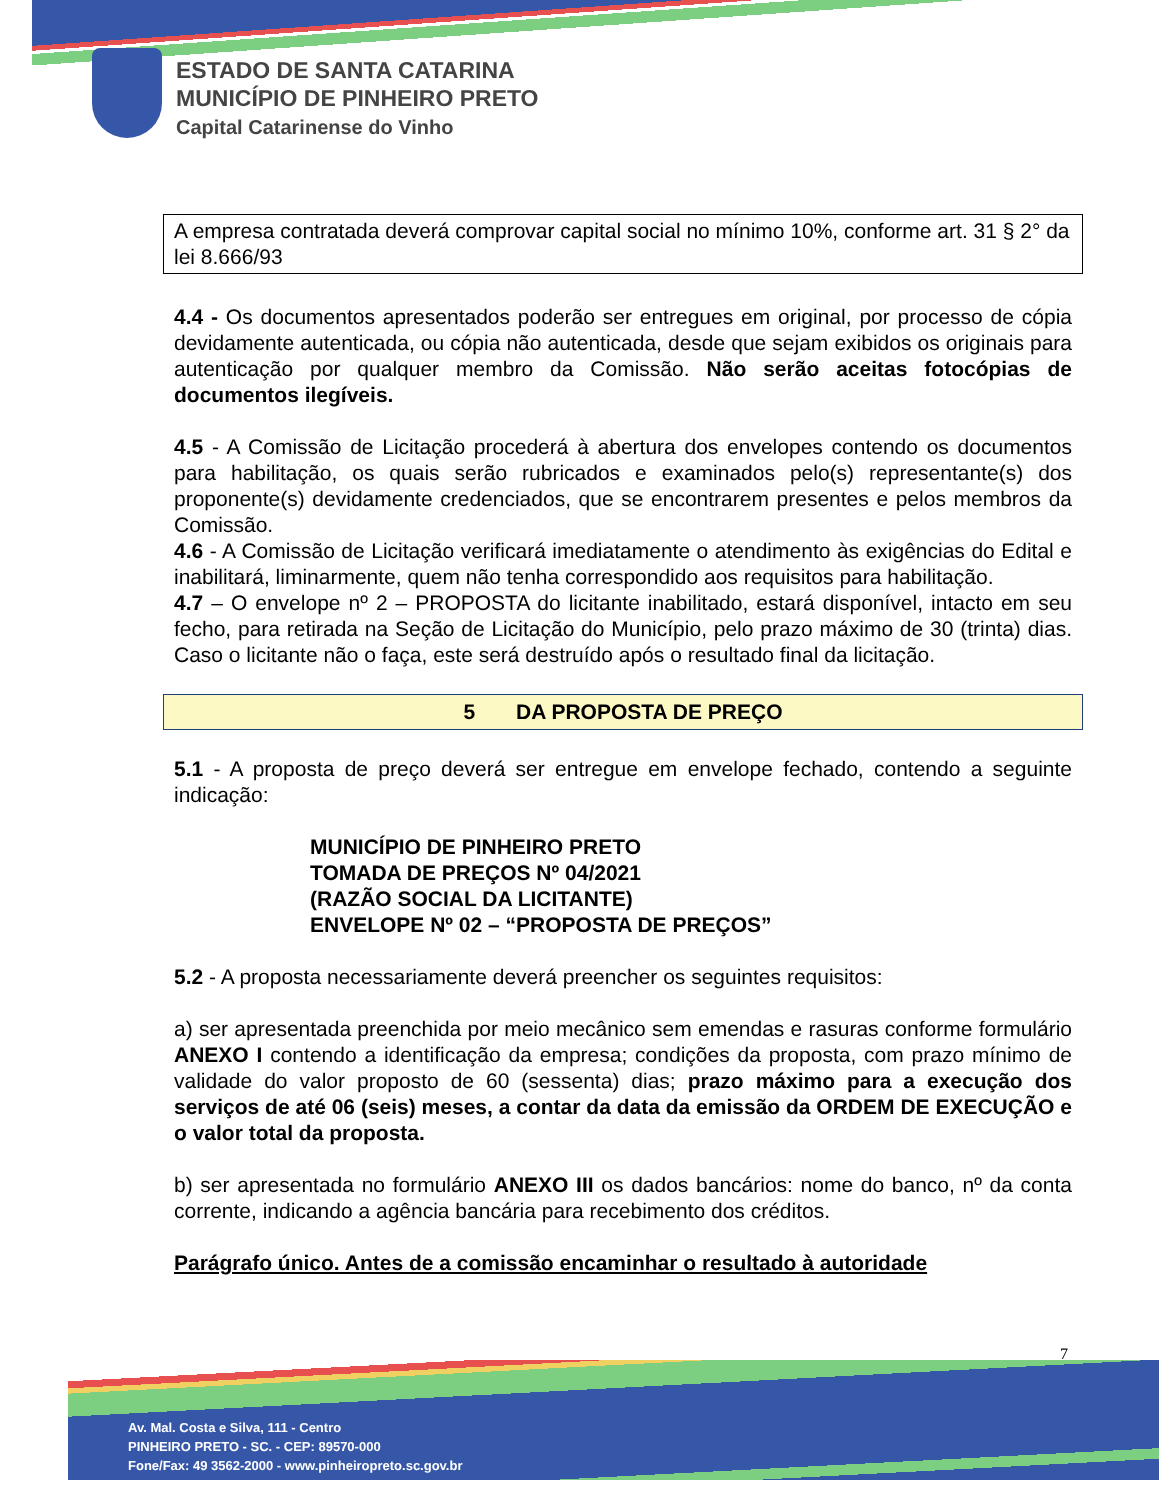ESTADO DE SANTA CATARINA
MUNICÍPIO DE PINHEIRO PRETO
Capital Catarinense do Vinho
A empresa contratada deverá comprovar capital social no mínimo 10%, conforme art. 31 § 2° da lei 8.666/93
4.4 - Os documentos apresentados poderão ser entregues em original, por processo de cópia devidamente autenticada, ou cópia não autenticada, desde que sejam exibidos os originais para autenticação por qualquer membro da Comissão. Não serão aceitas fotocópias de documentos ilegíveis.
4.5 - A Comissão de Licitação procederá à abertura dos envelopes contendo os documentos para habilitação, os quais serão rubricados e examinados pelo(s) representante(s) dos proponente(s) devidamente credenciados, que se encontrarem presentes e pelos membros da Comissão.
4.6 - A Comissão de Licitação verificará imediatamente o atendimento às exigências do Edital e inabilitará, liminarmente, quem não tenha correspondido aos requisitos para habilitação.
4.7 – O envelope nº 2 – PROPOSTA do licitante inabilitado, estará disponível, intacto em seu fecho, para retirada na Seção de Licitação do Município, pelo prazo máximo de 30 (trinta) dias. Caso o licitante não o faça, este será destruído após o resultado final da licitação.
5 DA PROPOSTA DE PREÇO
5.1 - A proposta de preço deverá ser entregue em envelope fechado, contendo a seguinte indicação:
MUNICÍPIO DE PINHEIRO PRETO
TOMADA DE PREÇOS Nº 04/2021
(RAZÃO SOCIAL DA LICITANTE)
ENVELOPE Nº 02 – “PROPOSTA DE PREÇOS”
5.2 - A proposta necessariamente deverá preencher os seguintes requisitos:
a) ser apresentada preenchida por meio mecânico sem emendas e rasuras conforme formulário ANEXO I contendo a identificação da empresa; condições da proposta, com prazo mínimo de validade do valor proposto de 60 (sessenta) dias; prazo máximo para a execução dos serviços de até 06 (seis) meses, a contar da data da emissão da ORDEM DE EXECUÇÃO e o valor total da proposta.
b) ser apresentada no formulário ANEXO III os dados bancários: nome do banco, nº da conta corrente, indicando a agência bancária para recebimento dos créditos.
Parágrafo único. Antes de a comissão encaminhar o resultado à autoridade
7
Av. Mal. Costa e Silva, 111 - Centro
PINHEIRO PRETO - SC. - CEP: 89570-000
Fone/Fax: 49 3562-2000 - www.pinheiropreto.sc.gov.br